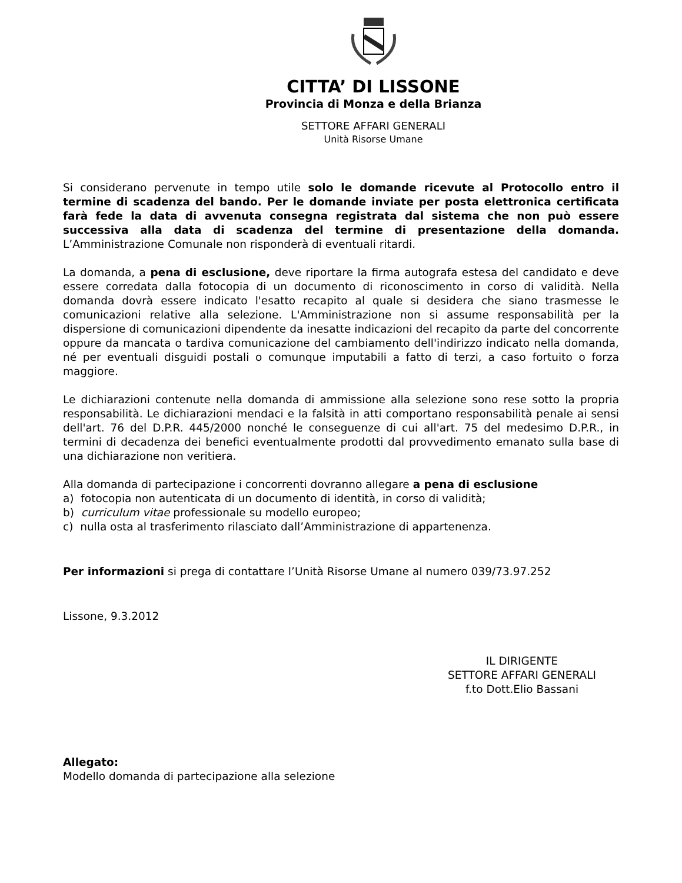CITTA’ DI LISSONE
Provincia di Monza e della Brianza
SETTORE AFFARI GENERALI
Unità Risorse Umane
Si considerano pervenute in tempo utile solo le domande ricevute al Protocollo entro il termine di scadenza del bando. Per le domande inviate per posta elettronica certificata farà fede la data di avvenuta consegna registrata dal sistema che non può essere successiva alla data di scadenza del termine di presentazione della domanda. L’Amministrazione Comunale non risponderà di eventuali ritardi.
La domanda, a pena di esclusione, deve riportare la firma autografa estesa del candidato e deve essere corredata dalla fotocopia di un documento di riconoscimento in corso di validità. Nella domanda dovrà essere indicato l'esatto recapito al quale si desidera che siano trasmesse le comunicazioni relative alla selezione. L'Amministrazione non si assume responsabilità per la dispersione di comunicazioni dipendente da inesatte indicazioni del recapito da parte del concorrente oppure da mancata o tardiva comunicazione del cambiamento dell'indirizzo indicato nella domanda, né per eventuali disguidi postali o comunque imputabili a fatto di terzi, a caso fortuito o forza maggiore.
Le dichiarazioni contenute nella domanda di ammissione alla selezione sono rese sotto la propria responsabilità. Le dichiarazioni mendaci e la falsità in atti comportano responsabilità penale ai sensi dell'art. 76 del D.P.R. 445/2000 nonché le conseguenze di cui all'art. 75 del medesimo D.P.R., in termini di decadenza dei benefici eventualmente prodotti dal provvedimento emanato sulla base di una dichiarazione non veritiera.
Alla domanda di partecipazione i concorrenti dovranno allegare a pena di esclusione
a) fotocopia non autenticata di un documento di identità, in corso di validità;
b) curriculum vitae professionale su modello europeo;
c) nulla osta al trasferimento rilasciato dall’Amministrazione di appartenenza.
Per informazioni si prega di contattare l’Unità Risorse Umane al numero 039/73.97.252
Lissone, 9.3.2012
IL DIRIGENTE
SETTORE AFFARI GENERALI
f.to Dott.Elio Bassani
Allegato:
Modello domanda di partecipazione alla selezione